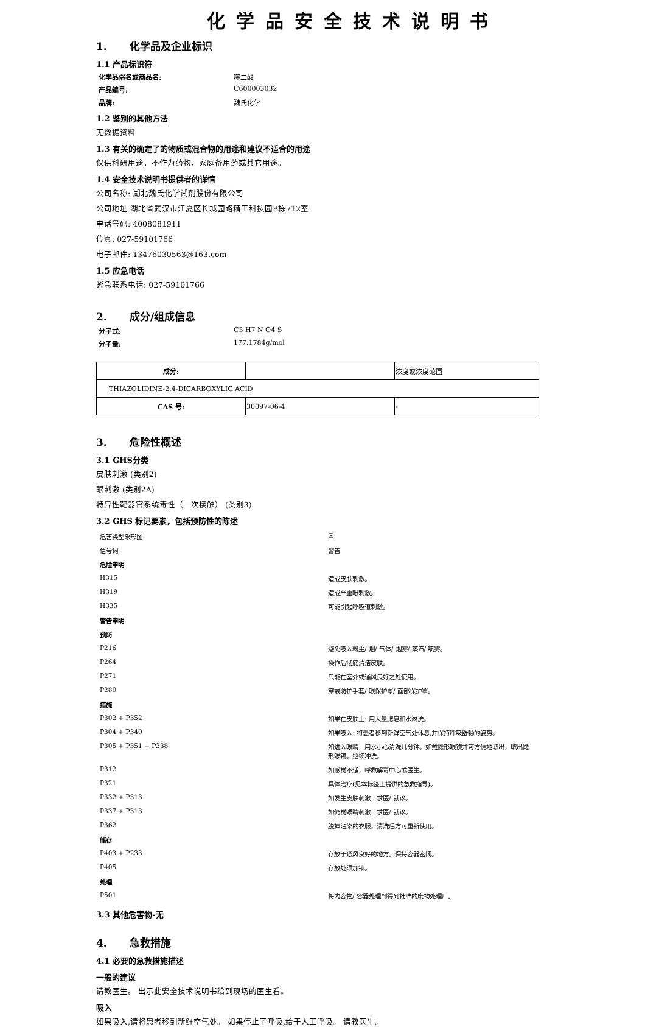化学品安全技术说明书
1. 化学品及企业标识
1.1 产品标识符
化学品俗名或商品名: 噻二酸
产品编号: C600003032
品牌: 魏氏化学
1.2 鉴别的其他方法
无数据资料
1.3 有关的确定了的物质或混合物的用途和建议不适合的用途
仅供科研用途，不作为药物、家庭备用药或其它用途。
1.4 安全技术说明书提供者的详情
公司名称: 湖北魏氏化学试剂股份有限公司
公司地址 湖北省武汉市江夏区长城园路精工科技园B栋712室
电话号码: 4008081911
传真: 027-59101766
电子邮件: 13476030563@163.com
1.5 应急电话
紧急联系电话: 027-59101766
2. 成分/组成信息
分子式: C5 H7 N O4 S
分子量: 177.1784g/mol
| 成分: | | 浓度或浓度范围 |
| THIAZOLIDINE-2,4-DICARBOXYLIC ACID | | |
| CAS 号: | 30097-06-4 | - |
3. 危险性概述
3.1 GHS分类
皮肤刺激 (类别2)
眼刺激 (类别2A)
特异性靶器官系统毒性（一次接触） (类别3)
3.2 GHS 标记要素，包括预防性的陈述
| 危害类型象形图 | ☒ |
| 信号词 | 警告 |
| 危险申明 | |
| H315 | 造成皮肤刺激。 |
| H319 | 造成严重眼刺激。 |
| H335 | 可能引起呼吸道刺激。 |
| 警告申明 | |
| 预防 | |
| P216 | 避免吸入粉尘/ 烟/ 气体/ 烟雾/ 蒸汽/ 喷雾。 |
| P264 | 操作后彻底清洁皮肤。 |
| P271 | 只能在室外或通风良好之处使用。 |
| P280 | 穿戴防护手套/ 眼保护罩/ 面部保护罩。 |
| 措施 | |
| P302 + P352 | 如果在皮肤上: 用大量肥皂和水淋洗。 |
| P304 + P340 | 如果吸入: 将患者移到新鲜空气处休息,并保持呼吸舒畅的姿势。 |
| P305 + P351 + P338 | 如进入眼睛：用水小心清洗几分钟。如戴隐形眼镜并可方便地取出，取出隐形眼镜。继续冲洗。 |
| P312 | 如感觉不适，呼救解毒中心或医生。 |
| P321 | 具体治疗(见本标签上提供的急救指导)。 |
| P332 + P313 | 如发生皮肤刺激：求医/ 就诊。 |
| P337 + P313 | 如仍觉眼睛刺激：求医/ 就诊。 |
| P362 | 脱掉沾染的衣服，清洗后方可重新使用。 |
| 储存 | |
| P403 + P233 | 存放于通风良好的地方。保持容器密闭。 |
| P405 | 存放处须加锁。 |
| 处理 | |
| P501 | 将内容物/ 容器处理到得到批准的废物处理厂。 |
3.3 其他危害物-无
4. 急救措施
4.1 必要的急救措施描述
一般的建议
请教医生。 出示此安全技术说明书给到现场的医生看。
吸入
如果吸入,请将患者移到新鲜空气处。 如果停止了呼吸,给于人工呼吸。 请教医生。